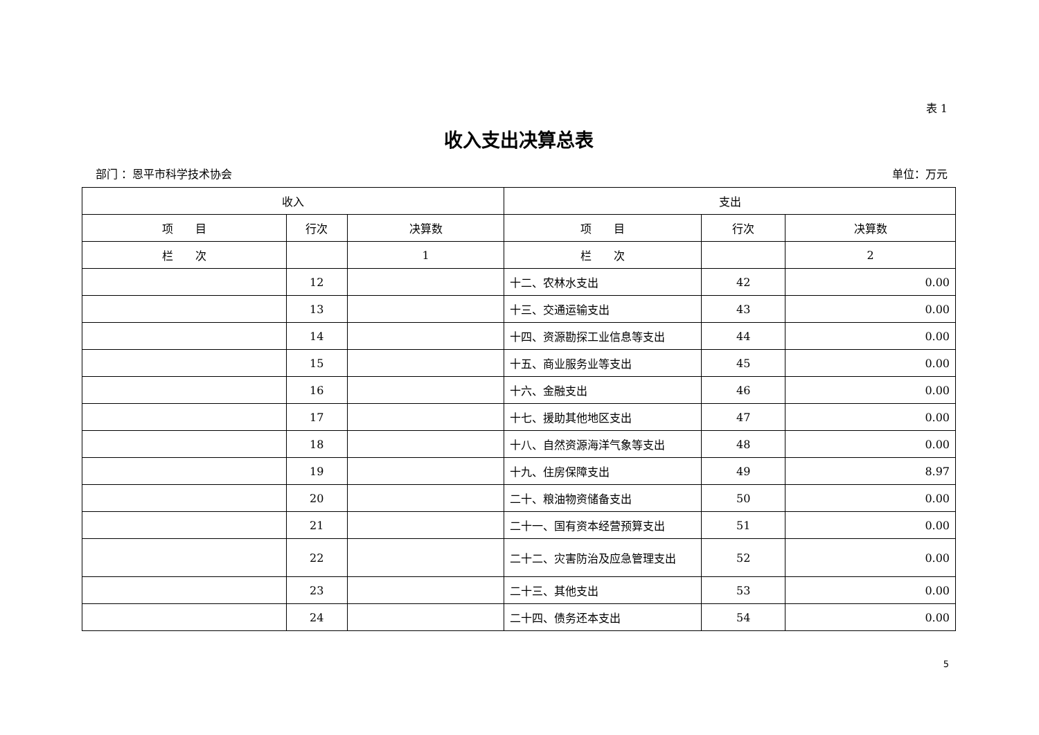表 1
收入支出决算总表
部门 ：恩平市科学技术协会 单位：万元
| 收入 | | | 支出 | | |
| --- | --- | --- | --- | --- | --- |
| 项 目 | 行次 | 决算数 | 项 目 | 行次 | 决算数 |
| 栏 次 | | 1 | 栏 次 | | 2 |
| | 12 | | 十二、农林水支出 | 42 | 0.00 |
| | 13 | | 十三、交通运输支出 | 43 | 0.00 |
| | 14 | | 十四、资源勘探工业信息等支出 | 44 | 0.00 |
| | 15 | | 十五、商业服务业等支出 | 45 | 0.00 |
| | 16 | | 十六、金融支出 | 46 | 0.00 |
| | 17 | | 十七、援助其他地区支出 | 47 | 0.00 |
| | 18 | | 十八、自然资源海洋气象等支出 | 48 | 0.00 |
| | 19 | | 十九、住房保障支出 | 49 | 8.97 |
| | 20 | | 二十、粮油物资储备支出 | 50 | 0.00 |
| | 21 | | 二十一、国有资本经营预算支出 | 51 | 0.00 |
| | 22 | | 二十二、灾害防治及应急管理支出 | 52 | 0.00 |
| | 23 | | 二十三、其他支出 | 53 | 0.00 |
| | 24 | | 二十四、债务还本支出 | 54 | 0.00 |
5